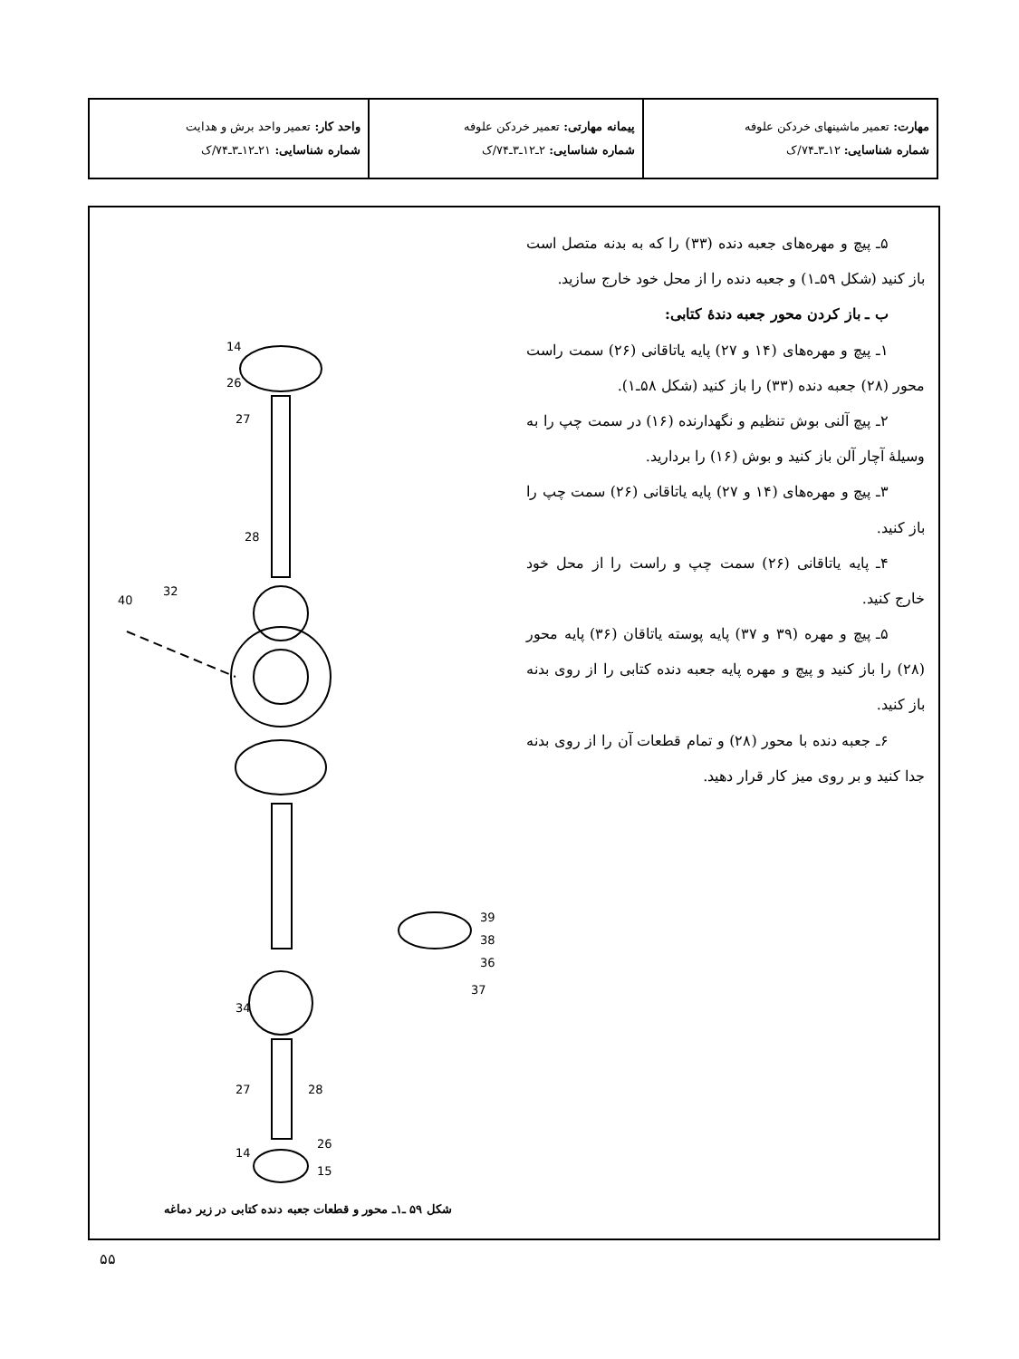| مهارت: تعمیر ماشینهای خردکن علوفه شماره شناسایی: ۱۲ـ۳ـ۷۴/ک | پیمانه مهارتی: تعمیر خردکن علوفه شماره شناسایی: ۲ـ۱۲ـ۳ـ۷۴/ک | واحد کار: تعمیر واحد برش و هدایت شماره شناسایی: ۲۱ـ۱۲ـ۳ـ۷۴/ک |
۵ـ پیچ و مهره‌های جعبه دنده (۳۳) را که به بدنه متصل است باز کنید (شکل ۵۹ـ۱) و جعبه دنده را از محل خود خارج سازید.
ب ـ باز کردن محور جعبه دندهٔ کتابی:
۱ـ پیچ و مهره‌های (۱۴ و ۲۷) پایه یاتاقانی (۲۶) سمت راست محور (۲۸) جعبه دنده (۳۳) را باز کنید (شکل ۵۸ـ۱).
۲ـ پیچ آلنی بوش تنظیم و نگهدارنده (۱۶) در سمت چپ را به وسیلهٔ آچار آلن باز کنید و بوش (۱۶) را بردارید.
۳ـ پیچ و مهره‌های (۱۴ و ۲۷) پایه یاتاقانی (۲۶) سمت چپ را باز کنید.
۴ـ پایه یاتاقانی (۲۶) سمت چپ و راست را از محل خود خارج کنید.
۵ـ پیچ و مهره (۳۹ و ۳۷) پایه پوسته یاتاقان (۳۶) پایه محور (۲۸) را باز کنید و پیچ و مهره پایه جعبه دنده کتابی را از روی بدنه باز کنید.
۶ـ جعبه دنده با محور (۲۸) و تمام قطعات آن را از روی بدنه جدا کنید و بر روی میز کار قرار دهید.
14
26
27
28
40
32
39
38
36
37
34
28
27
26
14
15
شکل ۵۹ ـ۱ـ محور و قطعات جعبه دنده کتابی در زیر دماغه
۵۵